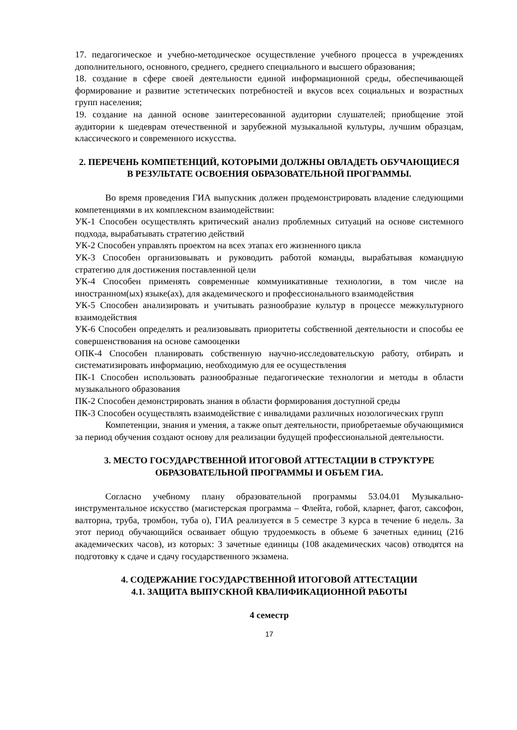17. педагогическое и учебно-методическое осуществление учебного процесса в учреждениях дополнительного, основного, среднего, среднего специального и высшего образования;
18. создание в сфере своей деятельности единой информационной среды, обеспечивающей формирование и развитие эстетических потребностей и вкусов всех социальных и возрастных групп населения;
19. создание на данной основе заинтересованной аудитории слушателей; приобщение этой аудитории к шедеврам отечественной и зарубежной музыкальной культуры, лучшим образцам, классического и современного искусства.
2. ПЕРЕЧЕНЬ КОМПЕТЕНЦИЙ, КОТОРЫМИ ДОЛЖНЫ ОВЛАДЕТЬ ОБУЧАЮЩИЕСЯ В РЕЗУЛЬТАТЕ ОСВОЕНИЯ ОБРАЗОВАТЕЛЬНОЙ ПРОГРАММЫ.
Во время проведения ГИА выпускник должен продемонстрировать владение следующими компетенциями в их комплексном взаимодействии:
УК-1 Способен осуществлять критический анализ проблемных ситуаций на основе системного подхода, вырабатывать стратегию действий
УК-2 Способен управлять проектом на всех этапах его жизненного цикла
УК-3 Способен организовывать и руководить работой команды, вырабатывая командную стратегию для достижения поставленной цели
УК-4 Способен применять современные коммуникативные технологии, в том числе на иностранном(ых) языке(ах), для академического и профессионального взаимодействия
УК-5 Способен анализировать и учитывать разнообразие культур в процессе межкультурного взаимодействия
УК-6 Способен определять и реализовывать приоритеты собственной деятельности и способы ее совершенствования на основе самооценки
ОПК-4 Способен планировать собственную научно-исследовательскую работу, отбирать и систематизировать информацию, необходимую для ее осуществления
ПК-1 Способен использовать разнообразные педагогические технологии и методы в области музыкального образования
ПК-2 Способен демонстрировать знания в области формирования доступной среды
ПК-3 Способен осуществлять взаимодействие с инвалидами различных нозологических групп
Компетенции, знания и умения, а также опыт деятельности, приобретаемые обучающимися за период обучения создают основу для реализации будущей профессиональной деятельности.
3. МЕСТО ГОСУДАРСТВЕННОЙ ИТОГОВОЙ АТТЕСТАЦИИ В СТРУКТУРЕ ОБРАЗОВАТЕЛЬНОЙ ПРОГРАММЫ И ОБЪЕМ ГИА.
Согласно учебному плану образовательной программы 53.04.01 Музыкально-инструментальное искусство (магистерская программа – Флейта, гобой, кларнет, фагот, саксофон, валторна, труба, тромбон, туба о), ГИА реализуется в 5 семестре 3 курса в течение 6 недель. За этот период обучающийся осваивает общую трудоемкость в объеме 6 зачетных единиц (216 академических часов), из которых: 3 зачетные единицы (108 академических часов) отводятся на подготовку к сдаче и сдачу государственного экзамена.
4. СОДЕРЖАНИЕ ГОСУДАРСТВЕННОЙ ИТОГОВОЙ АТТЕСТАЦИИ
4.1. ЗАЩИТА ВЫПУСКНОЙ КВАЛИФИКАЦИОННОЙ РАБОТЫ
4 семестр
17